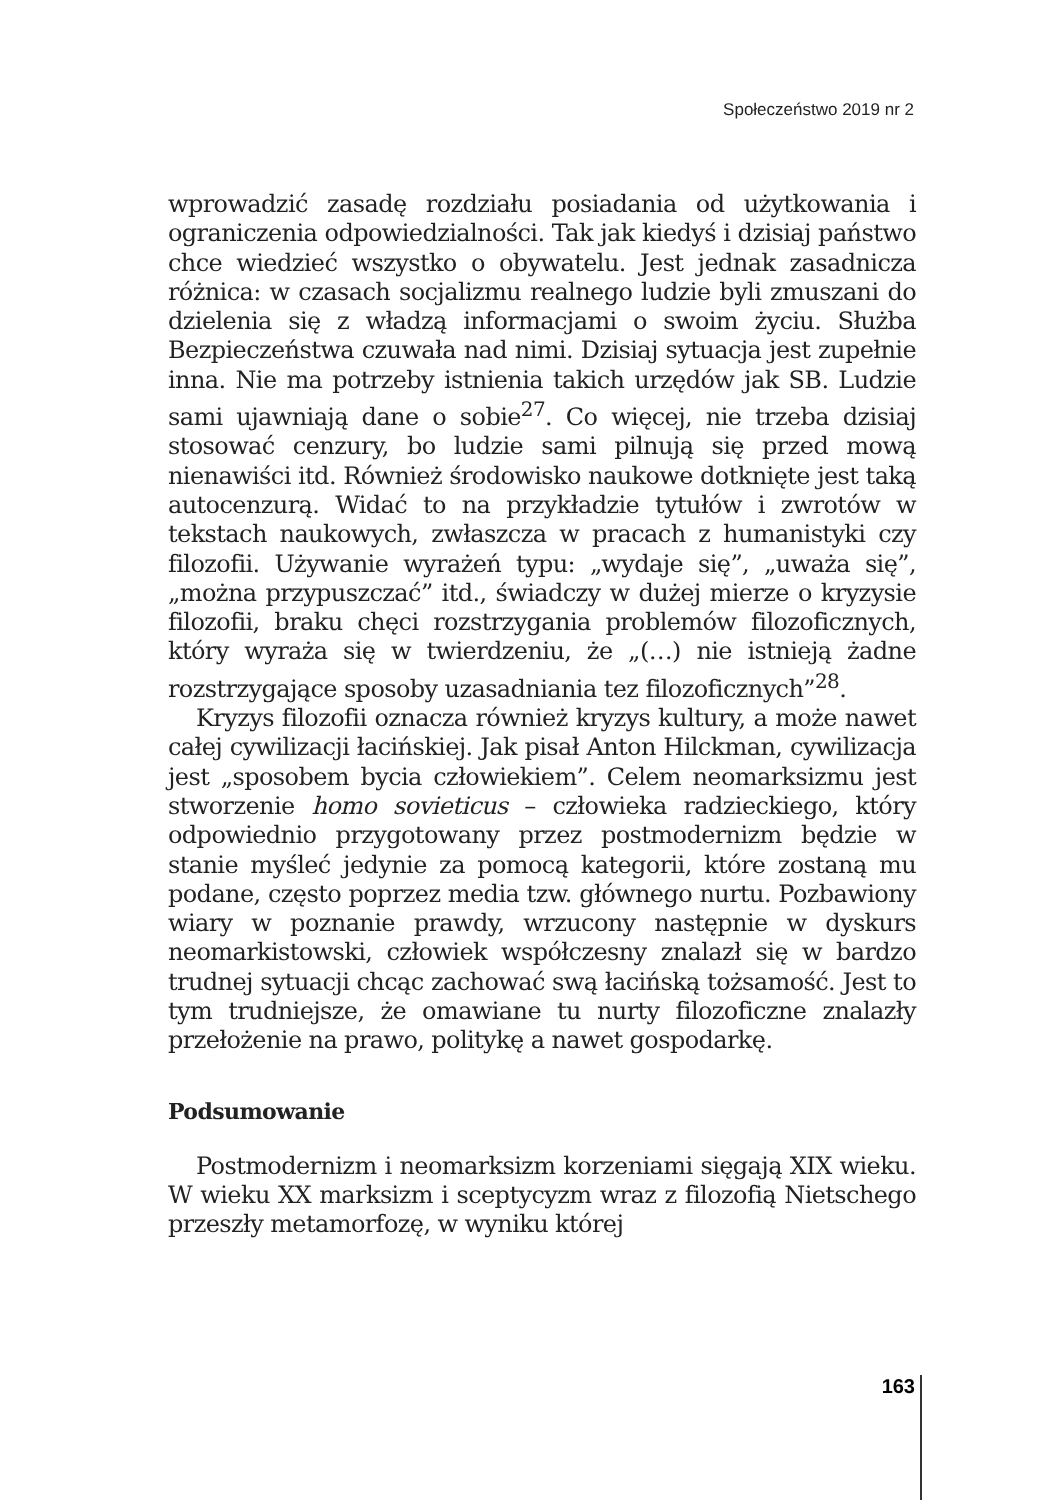Społeczeństwo 2019 nr 2
wprowadzić zasadę rozdziału posiadania od użytkowania i ograniczenia odpowiedzialności. Tak jak kiedyś i dzisiaj państwo chce wiedzieć wszystko o obywatelu. Jest jednak zasadnicza różnica: w czasach socjalizmu realnego ludzie byli zmuszani do dzielenia się z władzą informacjami o swoim życiu. Służba Bezpieczeństwa czuwała nad nimi. Dzisiaj sytuacja jest zupełnie inna. Nie ma potrzeby istnienia takich urzędów jak SB. Ludzie sami ujawniają dane o sobie<sup>27</sup>. Co więcej, nie trzeba dzisiaj stosować cenzury, bo ludzie sami pilnują się przed mową nienawiści itd. Również środowisko naukowe dotknięte jest taką autocenzurą. Widać to na przykładzie tytułów i zwrotów w tekstach naukowych, zwłaszcza w pracach z humanistyki czy filozofii. Używanie wyrażeń typu: „wydaje się”, „uważa się”, „można przypuszczać” itd., świadczy w dużej mierze o kryzysie filozofii, braku chęci rozstrzygania problemów filozoficznych, który wyraża się w twierdzeniu, że „(…) nie istnieją żadne rozstrzygające sposoby uzasadniania tez filozoficznych”<sup>28</sup>.
Kryzys filozofii oznacza również kryzys kultury, a może nawet całej cywilizacji łacińskiej. Jak pisał Anton Hilckman, cywilizacja jest „sposobem bycia człowiekiem”. Celem neomarksizmu jest stworzenie homo sovieticus – człowieka radzieckiego, który odpowiednio przygotowany przez postmodernizm będzie w stanie myśleć jedynie za pomocą kategorii, które zostaną mu podane, często poprzez media tzw. głównego nurtu. Pozbawiony wiary w poznanie prawdy, wrzucony następnie w dyskurs neomarkistowski, człowiek współczesny znalazł się w bardzo trudnej sytuacji chcąc zachować swą łacińską tożsamość. Jest to tym trudniejsze, że omawiane tu nurty filozoficzne znalazły przełożenie na prawo, politykę a nawet gospodarkę.
Podsumowanie
Postmodernizm i neomarksizm korzeniami sięgają XIX wieku. W wieku XX marksizm i sceptycyzm wraz z filozofią Nietschego przeszły metamorfozę, w wyniku której
163